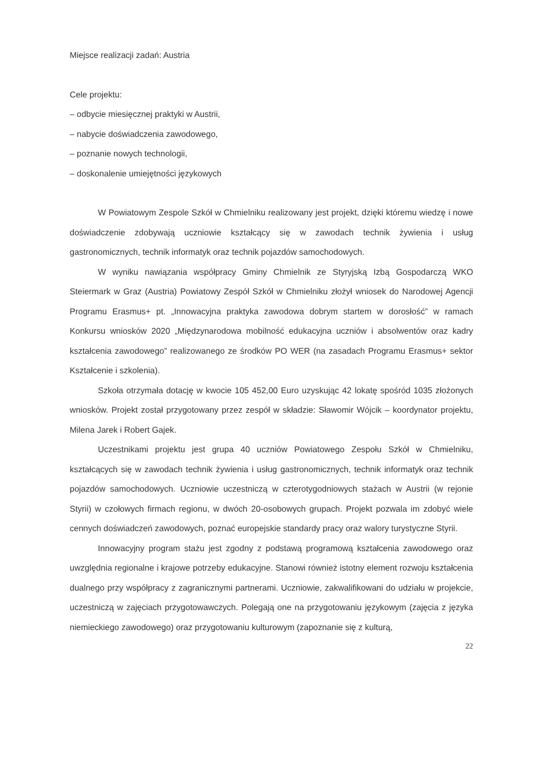Miejsce realizacji zadań: Austria
Cele projektu:
– odbycie miesięcznej praktyki w Austrii,
– nabycie doświadczenia zawodowego,
– poznanie nowych technologii,
– doskonalenie umiejętności językowych
W Powiatowym Zespole Szkół w Chmielniku realizowany jest projekt, dzięki któremu wiedzę i nowe doświadczenie zdobywają uczniowie kształcący się w zawodach technik żywienia i usług gastronomicznych, technik informatyk oraz technik pojazdów samochodowych.
W wyniku nawiązania współpracy Gminy Chmielnik ze Styryjską Izbą Gospodarczą WKO Steiermark w Graz (Austria) Powiatowy Zespół Szkół w Chmielniku złożył wniosek do Narodowej Agencji Programu Erasmus+ pt. „Innowacyjna praktyka zawodowa dobrym startem w dorosłość” w ramach Konkursu wniosków 2020 „Międzynarodowa mobilność edukacyjna uczniów i absolwentów oraz kadry kształcenia zawodowego” realizowanego ze środków PO WER (na zasadach Programu Erasmus+ sektor Kształcenie i szkolenia).
Szkoła otrzymała dotację w kwocie 105 452,00 Euro uzyskując 42 lokatę spośród 1035 złożonych wniosków. Projekt został przygotowany przez zespół w składzie: Sławomir Wójcik – koordynator projektu, Milena Jarek i Robert Gajek.
Uczestnikami projektu jest grupa 40 uczniów Powiatowego Zespołu Szkół w Chmielniku, kształcących się w zawodach technik żywienia i usług gastronomicznych, technik informatyk oraz technik pojazdów samochodowych. Uczniowie uczestniczą w czterotygodniowych stażach w Austrii (w rejonie Styrii) w czołowych firmach regionu, w dwóch 20-osobowych grupach. Projekt pozwala im zdobyć wiele cennych doświadczeń zawodowych, poznać europejskie standardy pracy oraz walory turystyczne Styrii.
Innowacyjny program stażu jest zgodny z podstawą programową kształcenia zawodowego oraz uwzględnia regionalne i krajowe potrzeby edukacyjne. Stanowi również istotny element rozwoju kształcenia dualnego przy współpracy z zagranicznymi partnerami. Uczniowie, zakwalifikowani do udziału w projekcie, uczestniczą w zajęciach przygotowawczych. Polegają one na przygotowaniu językowym (zajęcia z języka niemieckiego zawodowego) oraz przygotowaniu kulturowym (zapoznanie się z kulturą,
22